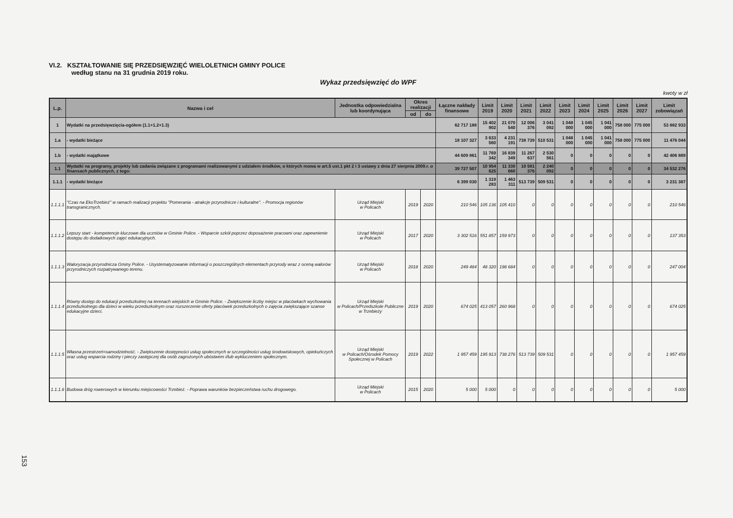VI.2. KSZTAŁTOWANIE SIĘ PRZEDSIĘWZIĘĆ WIELOLETNICH GMINY POLICE
według stanu na 31 grudnia 2019 roku.
Wykaz przedsięwzięć do WPF
kwoty w zł
| L.p. | Nazwa i cel | Jednostka odpowiedzialna lub koordynująca | Okres realizacji | | Łączne nakłady finansowe | Limit 2019 | Limit 2020 | Limit 2021 | Limit 2022 | Limit 2023 | Limit 2024 | Limit 2025 | Limit 2026 | Limit 2027 | Limit zobowiązań |
| --- | --- | --- | --- | --- | --- | --- | --- | --- | --- | --- | --- | --- | --- | --- | --- |
| | | | od | do | | | | | | | | | | | |
| 1 | Wydatki na przedsięwzięcia-ogółem (1.1+1.2+1.3) | | | | 62 717 188 | 15 402 902 | 21 070 540 | 12 006 376 | 3 041 092 | 1 048 000 | 1 045 000 | 1 041 000 | 758 000 | 775 000 | 53 882 933 |
| 1.a | - wydatki bieżące | | | | 18 107 327 | 3 633 560 | 4 231 191 | 738 739 | 510 531 | 1 048 000 | 1 045 000 | 1 041 000 | 758 000 | 775 000 | 11 476 044 |
| 1.b | - wydatki majątkowe | | | | 44 609 861 | 11 769 342 | 16 839 349 | 11 267 637 | 2 530 561 | 0 | 0 | 0 | 0 | 0 | 42 406 889 |
| 1.1 | Wydatki na programy, projekty lub zadania związane z programami realizowanymi z udziałem środków, o których mowa w art.5 ust.1 pkt 2 i 3 ustawy z dnia 27 sierpnia 2009.r. o finansach publicznych , z tego: | | | | 39 727 507 | 10 954 625 | 11 330 660 | 10 581 376 | 2 240 092 | 0 | 0 | 0 | 0 | 0 | 34 532 276 |
| 1.1.1 | - wydatki bieżące | | | | 6 399 030 | 1 319 283 | 1 463 311 | 513 739 | 509 531 | 0 | 0 | 0 | 0 | 0 | 3 231 387 |
| 1.1.1.1 | "Czas na EkoTrzebież" w ramach realizacji projektu "Pomerania - atrakcje przyrodnicze i kulturalne". - Promocja regionów transgranicznych. | Urząd Miejski w Policach | 2019 | 2020 | 210 546 | 105 136 | 105 410 | 0 | 0 | 0 | 0 | 0 | 0 | 0 | 210 546 |
| 1.1.1.2 | Lepszy start - kompetencje kluczowe dla uczniów w Gminie Police. - Wsparcie szkół poprzez doposażenie pracowni oraz zapewnienie dostępu do dodatkowych zajęć edukacyjnych. | Urząd Miejski w Policach | 2017 | 2020 | 3 302 516 | 551 857 | 159 973 | 0 | 0 | 0 | 0 | 0 | 0 | 0 | 137 353 |
| 1.1.1.3 | Waloryzacja przyrodnicza Gminy Police. - Usystematyzowanie informacji o poszczególnych elementach przyrody wraz z oceną walorów przyrodniczych rozpatrywanego terenu. | Urząd Miejski w Policach | 2018 | 2020 | 249 484 | 48 320 | 198 684 | 0 | 0 | 0 | 0 | 0 | 0 | 0 | 247 004 |
| 1.1.1.4 | Równy dostęp do edukacji przedszkolnej na terenach wiejskich w Gminie Police. - Zwiększenie liczby miejsc w placówkach wychowania przedszkolnego dla dzieci w wieku przedszkolnym oraz rozszerzenie oferty placówek przedszkolnych o zajęcia zwiększające szanse edukacyjne dzieci. | Urząd Miejski w Policach/Przedszkole Publiczne w Trzebieży | 2019 | 2020 | 674 025 | 413 057 | 260 968 | 0 | 0 | 0 | 0 | 0 | 0 | 0 | 674 025 |
| 1.1.1.5 | Własna przestrzeń=samodzielność. - Zwiększenie dostępności usług społecznych w szczególności usług środowiskowych, opiekuńczych oraz usług wsparcia rodziny i pieczy zastępczej dla osób zagrożonych ubóstwem i/lub wykluczeniem społecznym. | Urząd Miejski w Policach/Ośrodek Pomocy Społecznej w Policach | 2019 | 2022 | 1 957 459 | 195 913 | 738 276 | 513 739 | 509 531 | 0 | 0 | 0 | 0 | 0 | 1 957 459 |
| 1.1.1.6 | Budowa dróg rowerowych w kierunku miejscowości Trzebież. - Poprawa warunków bezpieczeństwa ruchu drogowego. | Urząd Miejski w Policach | 2015 | 2020 | 5 000 | 5 000 | 0 | 0 | 0 | 0 | 0 | 0 | 0 | 0 | 5 000 |
153